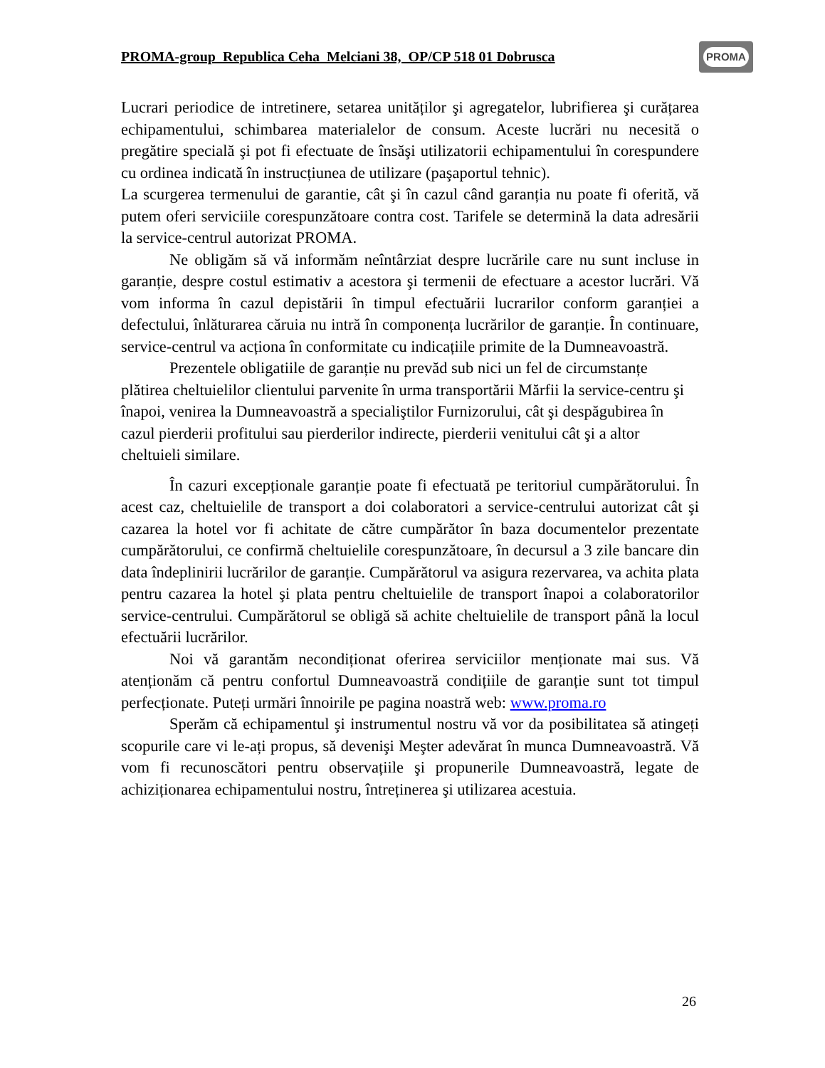PROMA-group Republica Ceha Melciani 38, OP/CP 518 01 Dobrusca
PROMA
Lucrari periodice de intretinere, setarea unităților şi agregatelor, lubrifierea şi curățarea echipamentului, schimbarea materialelor de consum. Aceste lucrări nu necesită o pregătire specială şi pot fi efectuate de însăşi utilizatorii echipamentului în corespundere cu ordinea indicată în instrucțiunea de utilizare (paşaportul tehnic).
La scurgerea termenului de garantie, cât şi în cazul când garanția nu poate fi oferită, vă putem oferi serviciile corespunzătoare contra cost. Tarifele se determină la data adresării la service-centrul autorizat PROMA.
Ne obligăm să vă informăm neîntârziat despre lucrările care nu sunt incluse in garanție, despre costul estimativ a acestora şi termenii de efectuare a acestor lucrări. Vă vom informa în cazul depistării în timpul efectuării lucrarilor conform garanției a defectului, înlăturarea căruia nu intră în componența lucrărilor de garanție. În continuare, service-centrul va acționa în conformitate cu indicațiile primite de la Dumneavoastră.
Prezentele obligatiile de garanție nu prevăd sub nici un fel de circumstanțe plătirea cheltuielilor clientului parvenite în urma transportării Mărfii la service-centru şi înapoi, venirea la Dumneavoastră a specialiştilor Furnizorului, cât şi despăgubirea în cazul pierderii profitului sau pierderilor indirecte, pierderii venitului cât şi a altor cheltuieli similare.
În cazuri excepționale garanție poate fi efectuată pe teritoriul cumpărătorului. În acest caz, cheltuielile de transport a doi colaboratori a service-centrului autorizat cât şi cazarea la hotel vor fi achitate de către cumpărător în baza documentelor prezentate cumpărătorului, ce confirmă cheltuielile corespunzătoare, în decursul a 3 zile bancare din data îndeplinirii lucrărilor de garanție. Cumpărătorul va asigura rezervarea, va achita plata pentru cazarea la hotel şi plata pentru cheltuielile de transport înapoi a colaboratorilor service-centrului. Cumpărătorul se obligă să achite cheltuielile de transport până la locul efectuării lucrărilor.
Noi vă garantăm necondiționat oferirea serviciilor menționate mai sus. Vă atenționăm că pentru confortul Dumneavoastră condițiile de garanție sunt tot timpul perfecționate. Puteți urmări înnoirile pe pagina noastră web: www.proma.ro
Sperăm că echipamentul şi instrumentul nostru vă vor da posibilitatea să atingeți scopurile care vi le-ați propus, să devenişi Meşter adevărat în munca Dumneavoastră. Vă vom fi recunoscători pentru observațiile şi propunerile Dumneavoastră, legate de achiziționarea echipamentului nostru, întreținerea şi utilizarea acestuia.
26